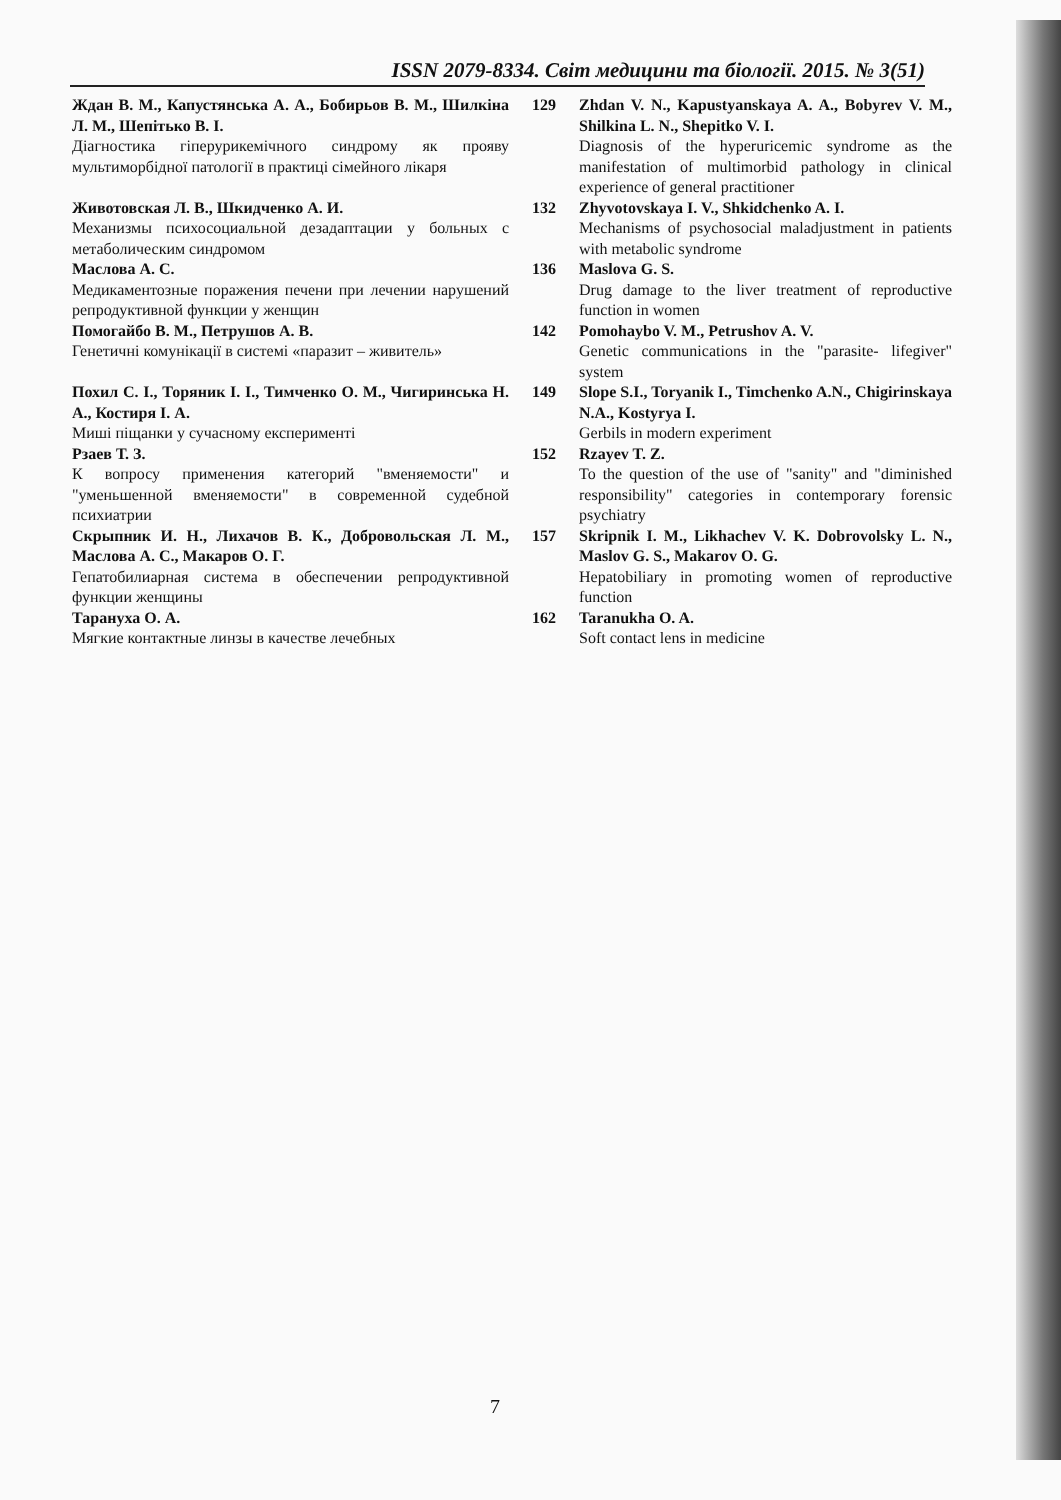ISSN 2079-8334. Світ медицини та біології. 2015. № 3(51)
Ждан В. М., Капустянська А. А., Бобирьов В. М., Шилкіна Л. М., Шепітько В. І.
Діагностика гіперурикемічного синдрому як прояву мультиморбідної патології в практиці сімейного лікаря
129
Zhdan V. N., Kapustyanskaya A. A., Bobyrev V. M., Shilkina L. N., Shepitko V. I.
Diagnosis of the hyperuricemic syndrome as the manifestation of multimorbid pathology in clinical experience of general practitioner
Животовская Л. В., Шкидченко А. И.
Механизмы психосоциальной дезадаптации у больных с метаболическим синдромом
132
Zhyvotovskaya I. V., Shkidchenko A. I.
Mechanisms of psychosocial maladjustment in patients with metabolic syndrome
Маслова А. С.
Медикаментозные поражения печени при лечении нарушений репродуктивной функции у женщин
136
Maslova G. S.
Drug damage to the liver treatment of reproductive function in women
Помогайбо В. М., Петрушов А. В.
Генетичні комунікації в системі «паразит – живитель»
142
Pomohaybo V. M., Petrushov A. V.
Genetic communications in the "parasite- lifegiver" system
Похил С. І., Торяник І. І., Тимченко О. М., Чигиринська Н. А., Костиря І. А.
Миші піщанки у сучасному експерименті
149
Slope S.I., Toryanik I., Timchenko A.N., Chigirinskaya N.A., Kostyrya I.
Gerbils in modern experiment
Рзаев Т. З.
К вопросу применения категорий "вменяемости" и "уменьшенной вменяемости" в современной судебной психиатрии
152
Rzayev T. Z.
To the question of the use of "sanity" and "diminished responsibility" categories in contemporary forensic psychiatry
Скрыпник И. Н., Лихачов В. К., Добровольская Л. М., Маслова А. С., Макаров О. Г.
Гепатобилиарная система в обеспечении репродуктивной функции женщины
157
Skripnik I. M., Likhachev V. K. Dobrovolsky L. N., Maslov G. S., Makarov O. G.
Hepatobiliary in promoting women of reproductive function
Тарануха О. А.
Мягкие контактные линзы в качестве лечебных
162
Taranukha O. A.
Soft contact lens in medicine
7